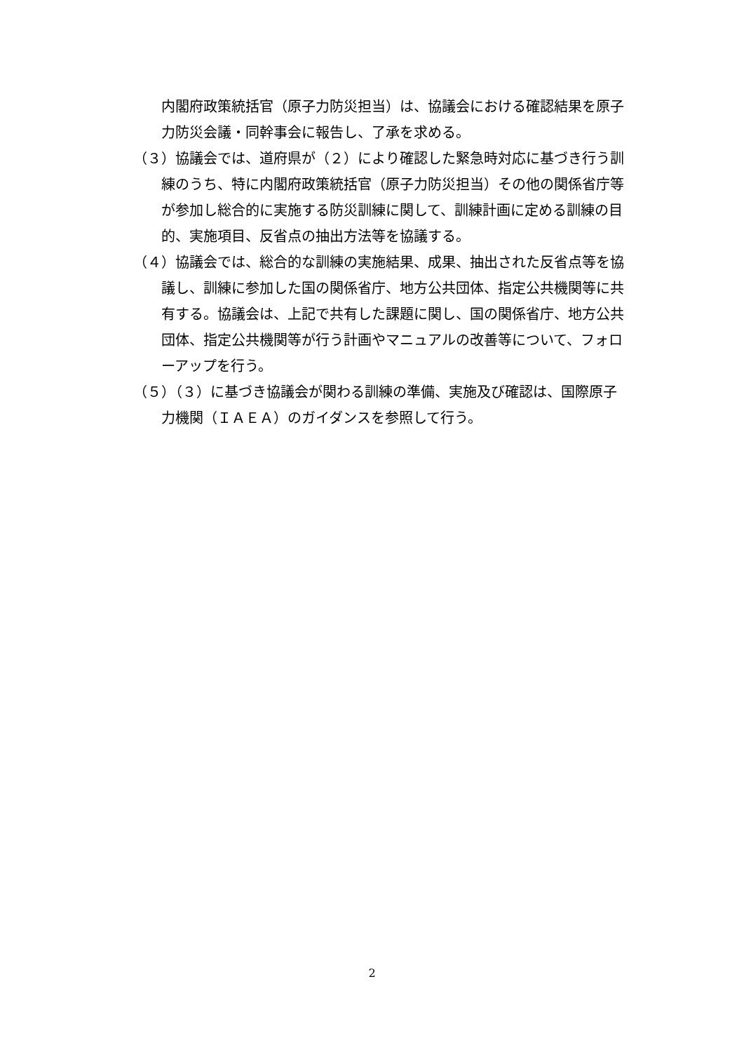内閣府政策統括官（原子力防災担当）は、協議会における確認結果を原子力防災会議・同幹事会に報告し、了承を求める。
（３）協議会では、道府県が（２）により確認した緊急時対応に基づき行う訓練のうち、特に内閣府政策統括官（原子力防災担当）その他の関係省庁等が参加し総合的に実施する防災訓練に関して、訓練計画に定める訓練の目的、実施項目、反省点の抽出方法等を協議する。
（４）協議会では、総合的な訓練の実施結果、成果、抽出された反省点等を協議し、訓練に参加した国の関係省庁、地方公共団体、指定公共機関等に共有する。協議会は、上記で共有した課題に関し、国の関係省庁、地方公共団体、指定公共機関等が行う計画やマニュアルの改善等について、フォローアップを行う。
（５）（３）に基づき協議会が関わる訓練の準備、実施及び確認は、国際原子力機関（ＩＡＥＡ）のガイダンスを参照して行う。
2